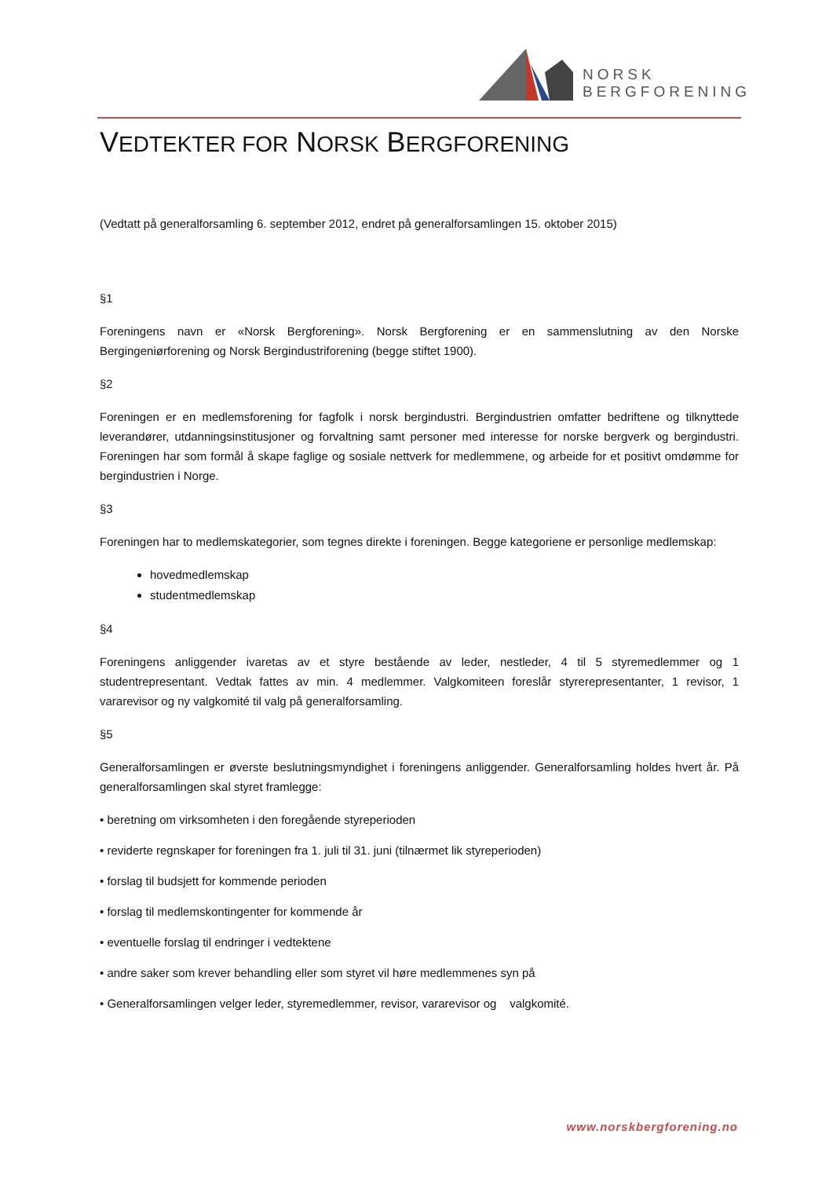NORSK
BERGFORENING
VEDTEKTER FOR NORSK BERGFORENING
(Vedtatt på generalforsamling 6. september 2012, endret på generalforsamlingen 15. oktober 2015)
§1
Foreningens navn er «Norsk Bergforening». Norsk Bergforening er en sammenslutning av den Norske Bergingeniørforening og Norsk Bergindustriforening (begge stiftet 1900).
§2
Foreningen er en medlemsforening for fagfolk i norsk bergindustri. Bergindustrien omfatter bedriftene og tilknyttede leverandører, utdanningsinstitusjoner og forvaltning samt personer med interesse for norske bergverk og bergindustri. Foreningen har som formål å skape faglige og sosiale nettverk for medlemmene, og arbeide for et positivt omdømme for bergindustrien i Norge.
§3
Foreningen har to medlemskategorier, som tegnes direkte i foreningen. Begge kategoriene er personlige medlemskap:
hovedmedlemskap
studentmedlemskap
§4
Foreningens anliggender ivaretas av et styre bestående av leder, nestleder, 4 til 5 styremedlemmer og 1 studentrepresentant. Vedtak fattes av min. 4 medlemmer. Valgkomiteen foreslår styrerepresentanter, 1 revisor, 1 vararevisor og ny valgkomité til valg på generalforsamling.
§5
Generalforsamlingen er øverste beslutningsmyndighet i foreningens anliggender. Generalforsamling holdes hvert år. På generalforsamlingen skal styret framlegge:
• beretning om virksomheten i den foregående styreperioden
• reviderte regnskaper for foreningen fra 1. juli til 31. juni (tilnærmet lik styreperioden)
• forslag til budsjett for kommende perioden
• forslag til medlemskontingenter for kommende år
• eventuelle forslag til endringer i vedtektene
• andre saker som krever behandling eller som styret vil høre medlemmenes syn på
• Generalforsamlingen velger leder, styremedlemmer, revisor, vararevisor og valgkomité.
www.norskbergforening.no